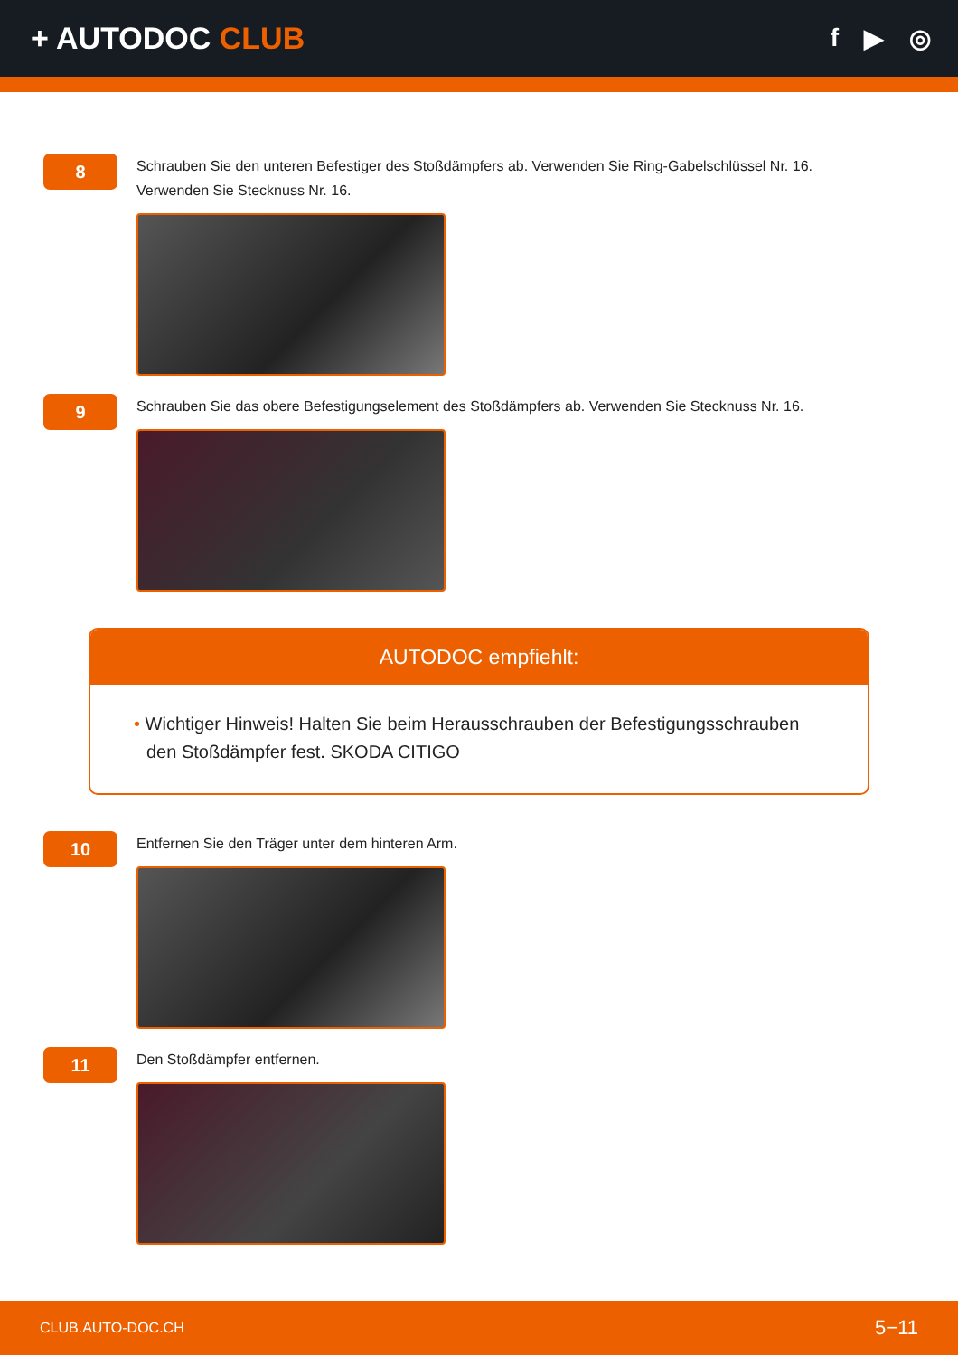+ AUTODOC CLUB
f ▶ ◎
8
Schrauben Sie den unteren Befestiger des Stoßdämpfers ab. Verwenden Sie Ring-Gabelschlüssel Nr. 16. Verwenden Sie Stecknuss Nr. 16.
9
Schrauben Sie das obere Befestigungselement des Stoßdämpfers ab. Verwenden Sie Stecknuss Nr. 16.
AUTODOC empfiehlt:
• Wichtiger Hinweis! Halten Sie beim Herausschrauben der Befestigungsschrauben den Stoßdämpfer fest. SKODA CITIGO
10
Entfernen Sie den Träger unter dem hinteren Arm.
11
Den Stoßdämpfer entfernen.
CLUB.AUTO-DOC.CH 5−11